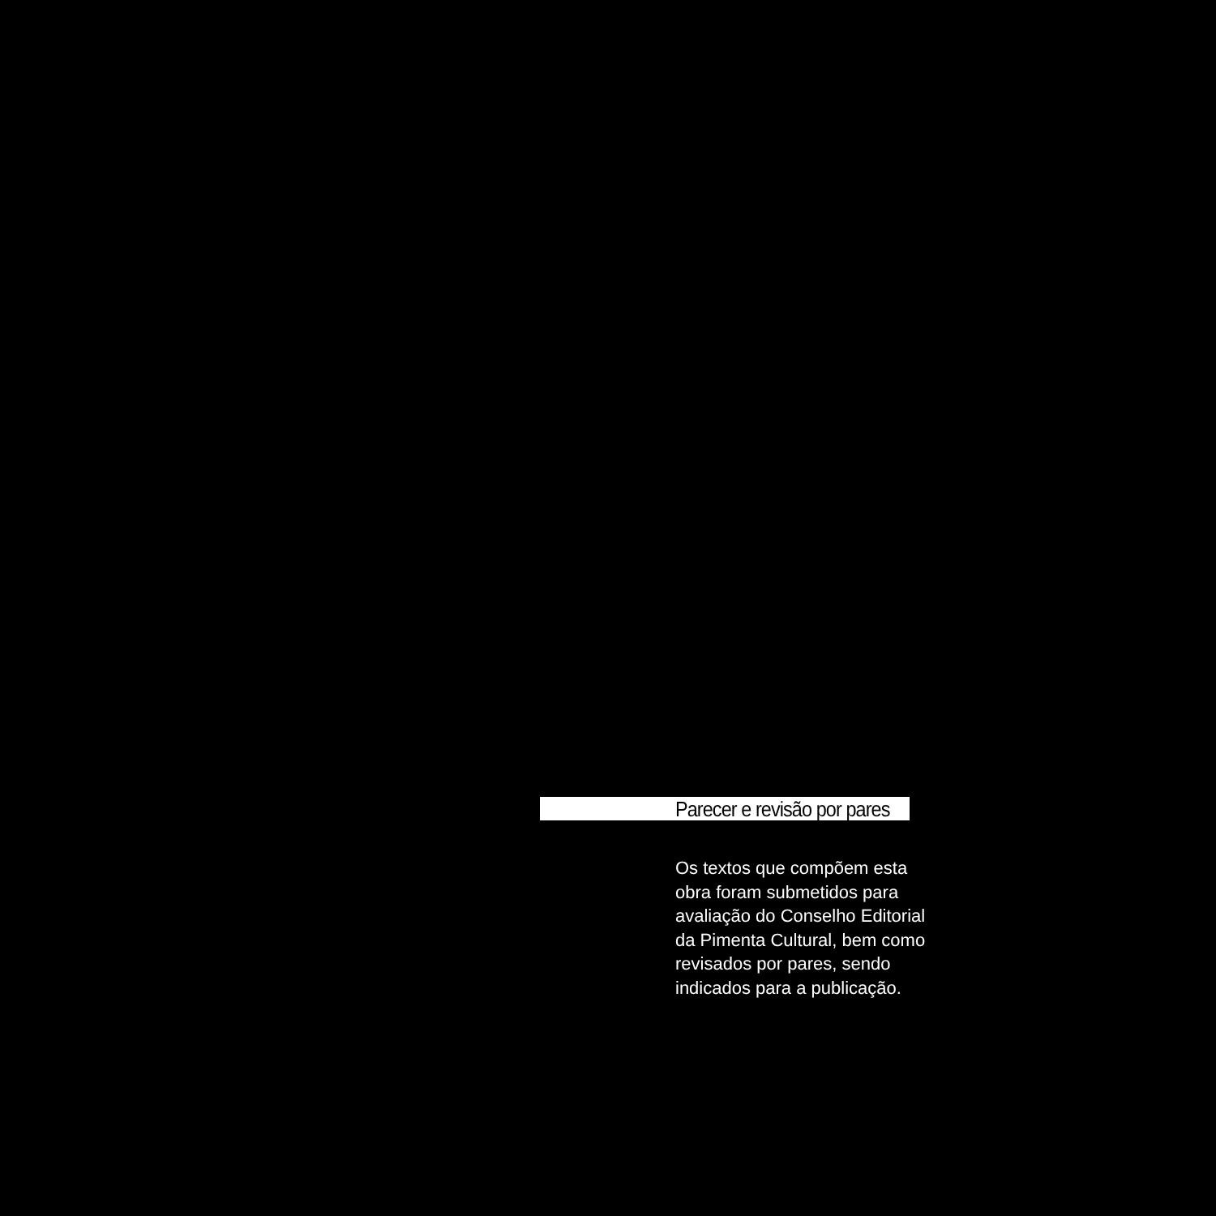Parecer e revisão por pares
Os textos que compõem esta
obra foram submetidos para
avaliação do Conselho Editorial
da Pimenta Cultural, bem como
revisados por pares, sendo
indicados para a publicação.